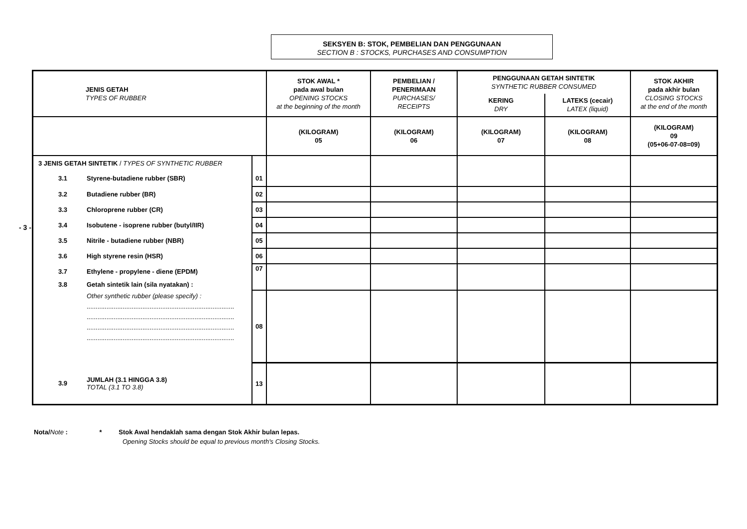SEKSYEN B: STOK, PEMBELIAN DAN PENGGUNAAN
SECTION B : STOCKS, PURCHASES AND CONSUMPTION
- 3 -
| JENIS GETAH TYPES OF RUBBER | | | STOK AWAL * pada awal bulan OPENING STOCKS at the beginning of the month | PEMBELIAN / PENERIMAAN PURCHASES/ RECEIPTS | PENGGUNAAN GETAH SINTETIK SYNTHETIC RUBBER CONSUMED | | STOK AKHIR pada akhir bulan CLOSING STOCKS at the end of the month |
| --- | --- | --- | --- | --- | --- | --- | --- |
| | | | | | KERING DRY | LATEKS (cecair) LATEX (liquid) | |
| | | | (KILOGRAM) 05 | (KILOGRAM) 06 | (KILOGRAM) 07 | (KILOGRAM) 08 | (KILOGRAM) 09 (05+06-07-08=09) |
| 3 JENIS GETAH SINTETIK / TYPES OF SYNTHETIC RUBBER | | | | | | | |
| 3.1 | Styrene-butadiene rubber (SBR) | 01 | | | | | |
| 3.2 | Butadiene rubber (BR) | 02 | | | | | |
| 3.3 | Chloroprene rubber (CR) | 03 | | | | | |
| 3.4 | Isobutene - isoprene rubber (butyl/IIR) | 04 | | | | | |
| 3.5 | Nitrile - butadiene rubber (NBR) | 05 | | | | | |
| 3.6 | High styrene resin (HSR) | 06 | | | | | |
| 3.7 | Ethylene - propylene - diene (EPDM) | 07 | | | | | |
| 3.8 | Getah sintetik lain (sila nyatakan) : | | | | | | |
| | Other synthetic rubber (please specify) : .................................................................................. .................................................................................. .................................................................................. .................................................................................. | 08 | | | | | |
| 3.9 | JUMLAH (3.1 HINGGA 3.8) TOTAL (3.1 TO 3.8) | 13 | | | | | |
Nota/Note : * Stok Awal hendaklah sama dengan Stok Akhir bulan lepas.
Opening Stocks should be equal to previous month's Closing Stocks.